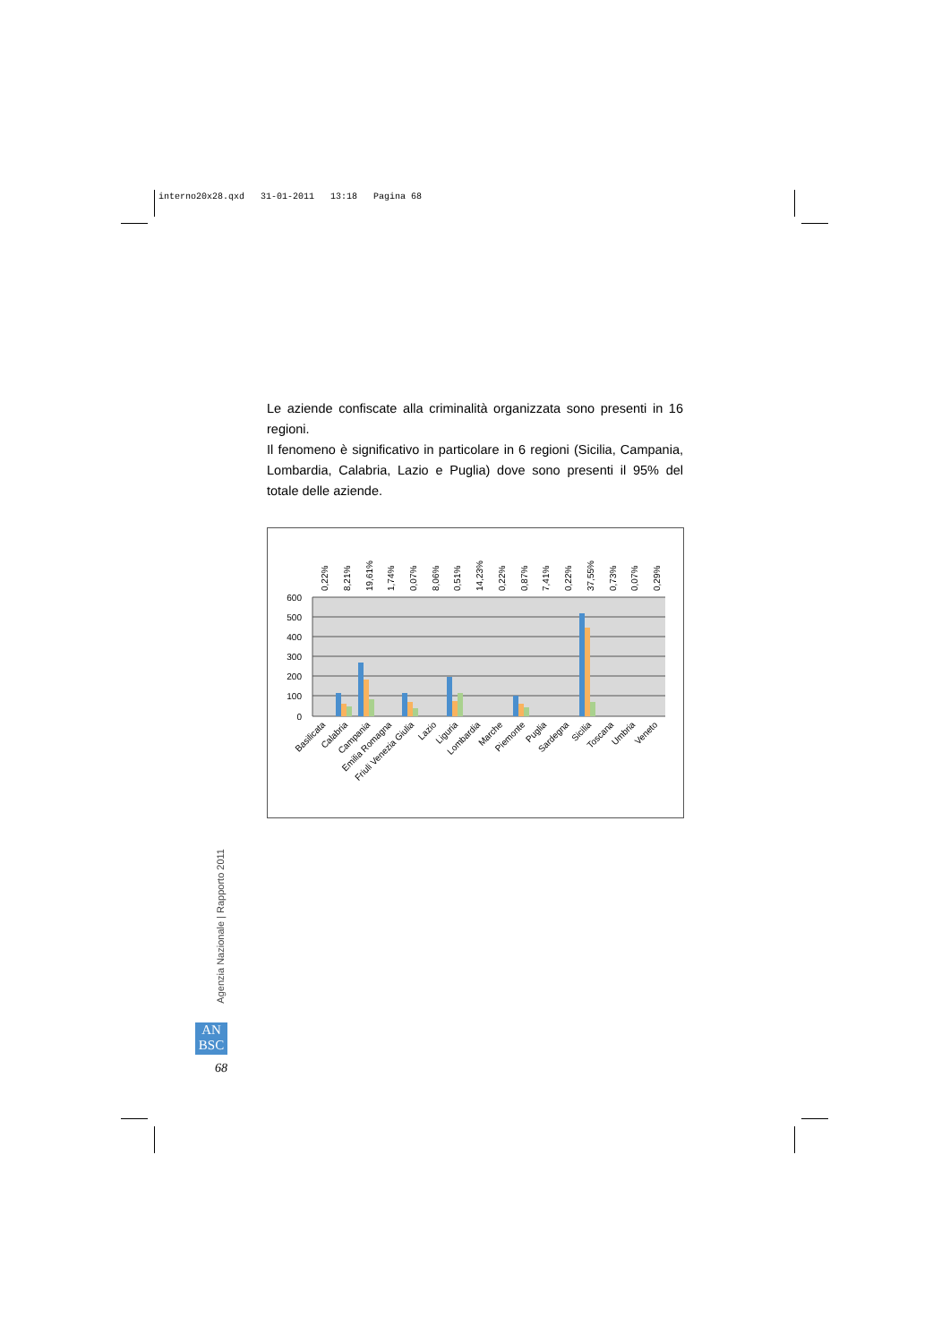interno20x28.qxd 31-01-2011 13:18 Pagina 68
Le aziende confiscate alla criminalità organizzata sono presenti in 16 regioni.
Il fenomeno è significativo in particolare in 6 regioni (Sicilia, Campania, Lombardia, Calabria, Lazio e Puglia) dove sono presenti il 95% del totale delle aziende.
600
500
400
300
200
100
0
0,22%
8,21%
19,61%
1,74%
0,07%
8,06%
0,51%
14,23%
0,22%
0,87%
7,41%
0,22%
37,55%
0,73%
0,07%
0,29%
Basilicata
Calabria
Campania
Emilia Romagna
Friuli Venezia Giulia
Lazio
Liguria
Lombardia
Marche
Piemonte
Puglia
Sardegna
Sicilia
Toscana
Umbria
Veneto
Agenzia Nazionale | Rapporto 2011
AN
BSC
68